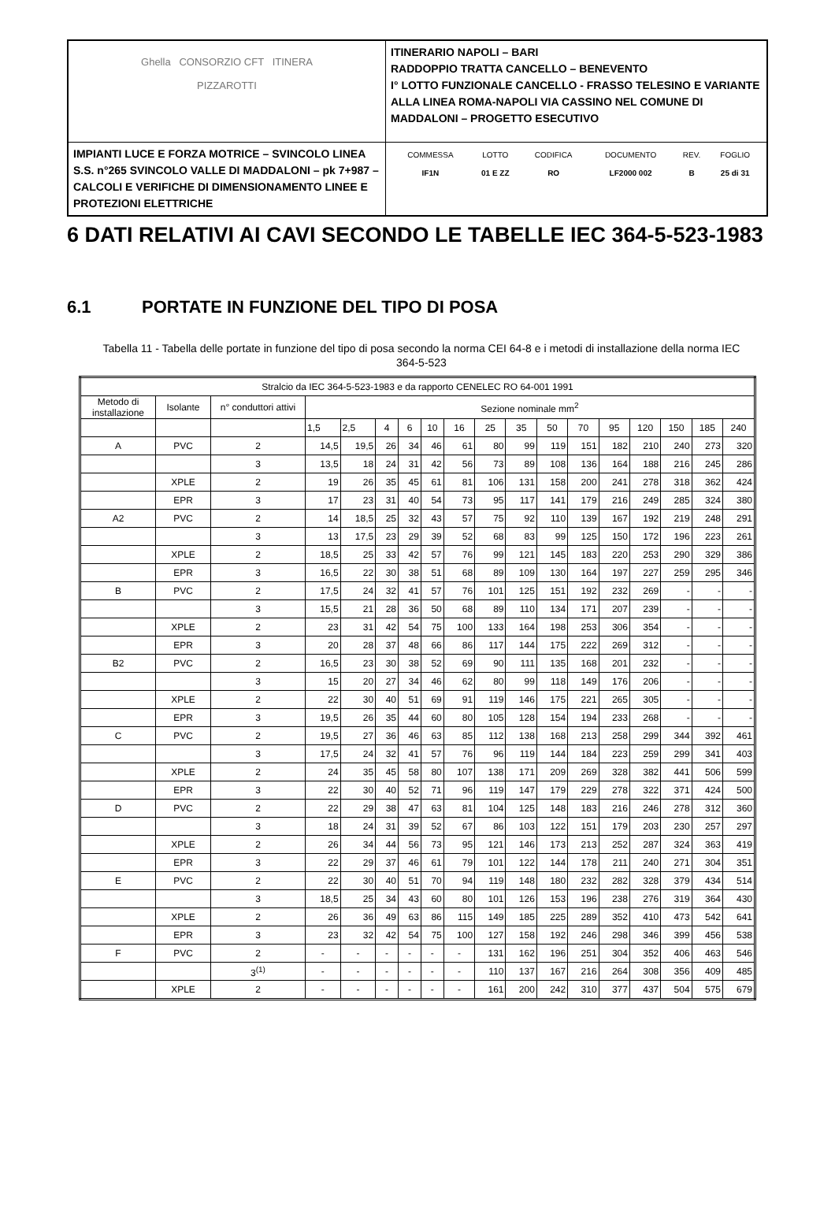| Ghella CONSORZIO CFT ITINERA PIZZAROTTI | ITINERARIO NAPOLI – BARI RADDOPPIO TRATTA CANCELLO – BENEVENTO I° LOTTO FUNZIONALE CANCELLO - FRASSO TELESINO E VARIANTE ALLA LINEA ROMA-NAPOLI VIA CASSINO NEL COMUNE DI MADDALONI – PROGETTO ESECUTIVO |
| IMPIANTI LUCE E FORZA MOTRICE – SVINCOLO LINEA S.S. n°265 SVINCOLO VALLE DI MADDALONI – pk 7+987 –CALCOLI E VERIFICHE DI DIMENSIONAMENTO LINEE E PROTEZIONI ELETTRICHE | / COMMESSA / LOTTO / CODIFICA / DOCUMENTO / REV. / FOGLIO / / IF1N / 01 E ZZ / RO / LF2000 002 / B / 25 di 31 / |
6 DATI RELATIVI AI CAVI SECONDO LE TABELLE IEC 364-5-523-1983
6.1 PORTATE IN FUNZIONE DEL TIPO DI POSA
Tabella 11 - Tabella delle portate in funzione del tipo di posa secondo la norma CEI 64-8 e i metodi di installazione della norma IEC 364-5-523
| Stralcio da IEC 364-5-523-1983 e da rapporto CENELEC RO 64-001 1991 | | | | | | | | | | | | | | | | | |
| --- | --- | --- | --- | --- | --- | --- | --- | --- | --- | --- | --- | --- | --- | --- | --- | --- | --- |
| Metodo di installazione | Isolante | n° conduttori attivi | Sezione nominale mm<sup>2</sup> | | | | | | | | | | | | | | |
| | | | 1,5 | 2,5 | 4 | 6 | 10 | 16 | 25 | 35 | 50 | 70 | 95 | 120 | 150 | 185 | 240 |
| A | PVC | 2 | 14,5 | 19,5 | 26 | 34 | 46 | 61 | 80 | 99 | 119 | 151 | 182 | 210 | 240 | 273 | 320 |
| | | 3 | 13,5 | 18 | 24 | 31 | 42 | 56 | 73 | 89 | 108 | 136 | 164 | 188 | 216 | 245 | 286 |
| | XPLE | 2 | 19 | 26 | 35 | 45 | 61 | 81 | 106 | 131 | 158 | 200 | 241 | 278 | 318 | 362 | 424 |
| | EPR | 3 | 17 | 23 | 31 | 40 | 54 | 73 | 95 | 117 | 141 | 179 | 216 | 249 | 285 | 324 | 380 |
| A2 | PVC | 2 | 14 | 18,5 | 25 | 32 | 43 | 57 | 75 | 92 | 110 | 139 | 167 | 192 | 219 | 248 | 291 |
| | | 3 | 13 | 17,5 | 23 | 29 | 39 | 52 | 68 | 83 | 99 | 125 | 150 | 172 | 196 | 223 | 261 |
| | XPLE | 2 | 18,5 | 25 | 33 | 42 | 57 | 76 | 99 | 121 | 145 | 183 | 220 | 253 | 290 | 329 | 386 |
| | EPR | 3 | 16,5 | 22 | 30 | 38 | 51 | 68 | 89 | 109 | 130 | 164 | 197 | 227 | 259 | 295 | 346 |
| B | PVC | 2 | 17,5 | 24 | 32 | 41 | 57 | 76 | 101 | 125 | 151 | 192 | 232 | 269 | - | - | - |
| | | 3 | 15,5 | 21 | 28 | 36 | 50 | 68 | 89 | 110 | 134 | 171 | 207 | 239 | - | - | - |
| | XPLE | 2 | 23 | 31 | 42 | 54 | 75 | 100 | 133 | 164 | 198 | 253 | 306 | 354 | - | - | - |
| | EPR | 3 | 20 | 28 | 37 | 48 | 66 | 86 | 117 | 144 | 175 | 222 | 269 | 312 | - | - | - |
| B2 | PVC | 2 | 16,5 | 23 | 30 | 38 | 52 | 69 | 90 | 111 | 135 | 168 | 201 | 232 | - | - | - |
| | | 3 | 15 | 20 | 27 | 34 | 46 | 62 | 80 | 99 | 118 | 149 | 176 | 206 | - | - | - |
| | XPLE | 2 | 22 | 30 | 40 | 51 | 69 | 91 | 119 | 146 | 175 | 221 | 265 | 305 | - | - | - |
| | EPR | 3 | 19,5 | 26 | 35 | 44 | 60 | 80 | 105 | 128 | 154 | 194 | 233 | 268 | - | - | - |
| C | PVC | 2 | 19,5 | 27 | 36 | 46 | 63 | 85 | 112 | 138 | 168 | 213 | 258 | 299 | 344 | 392 | 461 |
| | | 3 | 17,5 | 24 | 32 | 41 | 57 | 76 | 96 | 119 | 144 | 184 | 223 | 259 | 299 | 341 | 403 |
| | XPLE | 2 | 24 | 35 | 45 | 58 | 80 | 107 | 138 | 171 | 209 | 269 | 328 | 382 | 441 | 506 | 599 |
| | EPR | 3 | 22 | 30 | 40 | 52 | 71 | 96 | 119 | 147 | 179 | 229 | 278 | 322 | 371 | 424 | 500 |
| D | PVC | 2 | 22 | 29 | 38 | 47 | 63 | 81 | 104 | 125 | 148 | 183 | 216 | 246 | 278 | 312 | 360 |
| | | 3 | 18 | 24 | 31 | 39 | 52 | 67 | 86 | 103 | 122 | 151 | 179 | 203 | 230 | 257 | 297 |
| | XPLE | 2 | 26 | 34 | 44 | 56 | 73 | 95 | 121 | 146 | 173 | 213 | 252 | 287 | 324 | 363 | 419 |
| | EPR | 3 | 22 | 29 | 37 | 46 | 61 | 79 | 101 | 122 | 144 | 178 | 211 | 240 | 271 | 304 | 351 |
| E | PVC | 2 | 22 | 30 | 40 | 51 | 70 | 94 | 119 | 148 | 180 | 232 | 282 | 328 | 379 | 434 | 514 |
| | | 3 | 18,5 | 25 | 34 | 43 | 60 | 80 | 101 | 126 | 153 | 196 | 238 | 276 | 319 | 364 | 430 |
| | XPLE | 2 | 26 | 36 | 49 | 63 | 86 | 115 | 149 | 185 | 225 | 289 | 352 | 410 | 473 | 542 | 641 |
| | EPR | 3 | 23 | 32 | 42 | 54 | 75 | 100 | 127 | 158 | 192 | 246 | 298 | 346 | 399 | 456 | 538 |
| F | PVC | 2 | - | - | - | - | - | - | 131 | 162 | 196 | 251 | 304 | 352 | 406 | 463 | 546 |
| | | 3<sup>(1)</sup> | - | - | - | - | - | - | 110 | 137 | 167 | 216 | 264 | 308 | 356 | 409 | 485 |
| | XPLE | 2 | - | - | - | - | - | - | 161 | 200 | 242 | 310 | 377 | 437 | 504 | 575 | 679 |